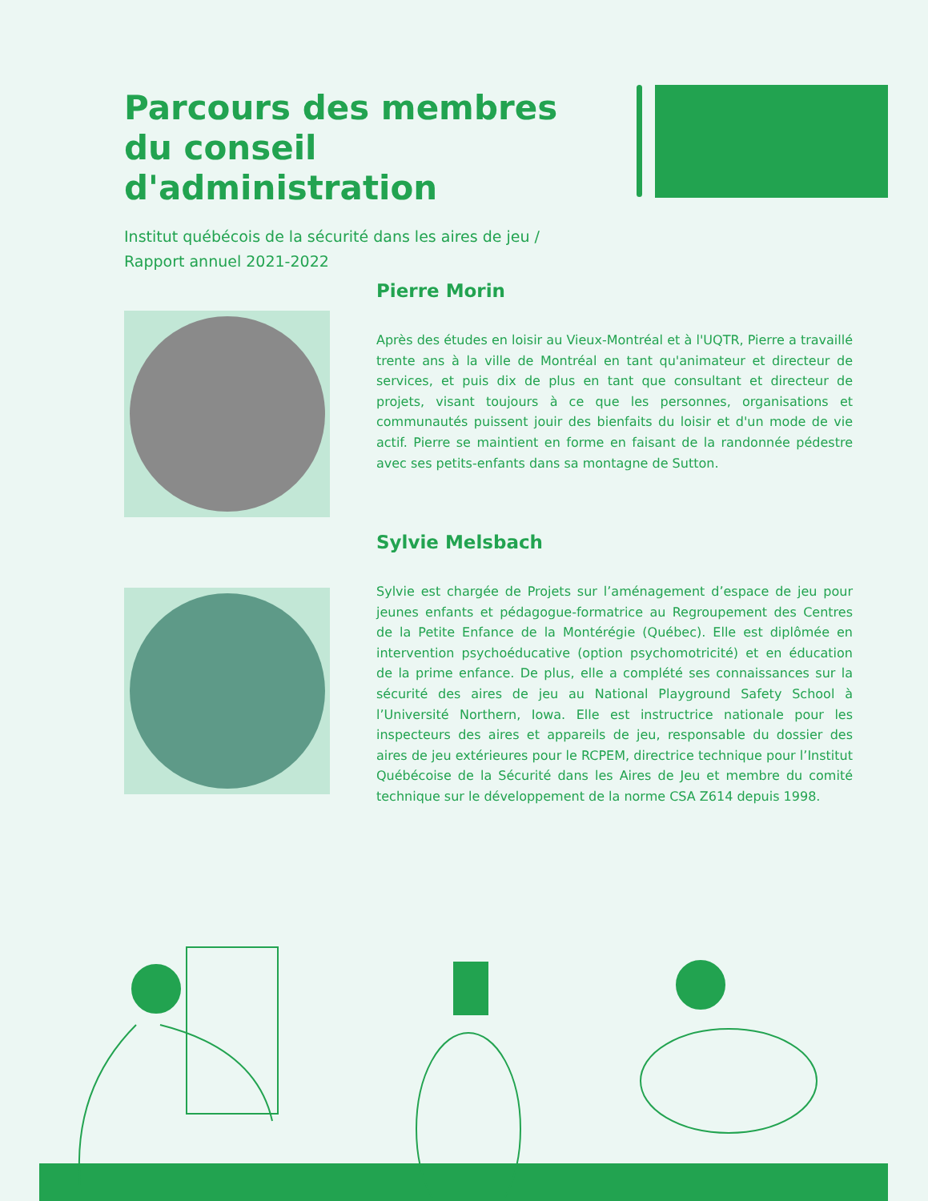Parcours des membres du conseil d'administration
Institut québécois de la sécurité dans les aires de jeu / Rapport annuel 2021-2022
Pierre Morin
Après des études en loisir au Vieux-Montréal et à l'UQTR, Pierre a travaillé trente ans à la ville de Montréal en tant qu'animateur et directeur de services, et puis dix de plus en tant que consultant et directeur de projets, visant toujours à ce que les personnes, organisations et communautés puissent jouir des bienfaits du loisir et d'un mode de vie actif. Pierre se maintient en forme en faisant de la randonnée pédestre avec ses petits-enfants dans sa montagne de Sutton.
Sylvie Melsbach
Sylvie est chargée de Projets sur l’aménagement d’espace de jeu pour jeunes enfants et pédagogue-formatrice au Regroupement des Centres de la Petite Enfance de la Montérégie (Québec). Elle est diplômée en intervention psychoéducative (option psychomotricité) et en éducation de la prime enfance. De plus, elle a complété ses connaissances sur la sécurité des aires de jeu au National Playground Safety School à l’Université Northern, Iowa. Elle est instructrice nationale pour les inspecteurs des aires et appareils de jeu, responsable du dossier des aires de jeu extérieures pour le RCPEM, directrice technique pour l’Institut Québécoise de la Sécurité dans les Aires de Jeu et membre du comité technique sur le développement de la norme CSA Z614 depuis 1998.